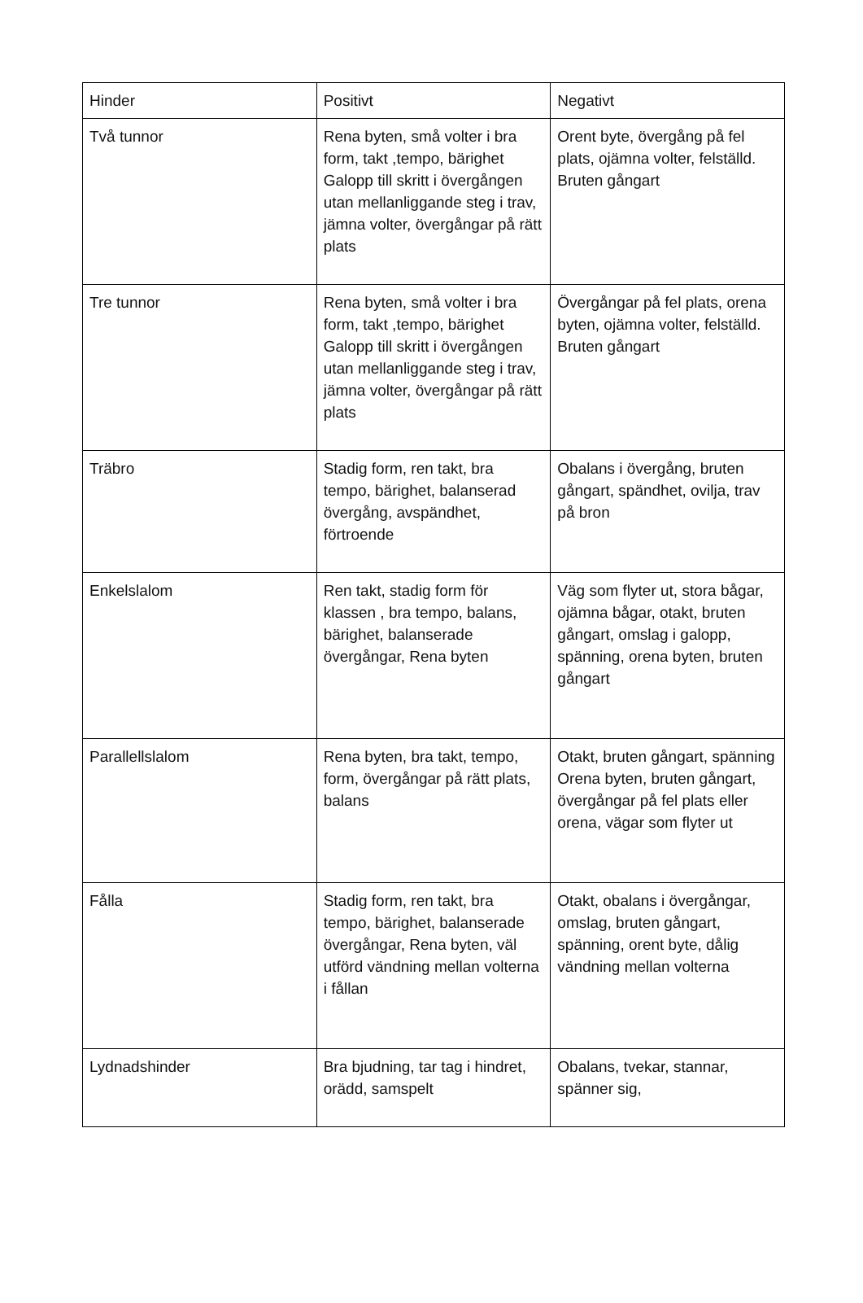| Hinder | Positivt | Negativt |
| Två tunnor | Rena byten, små volter i bra form, takt ,tempo, bärighet Galopp till skritt i övergången utan mellanliggande steg i trav, jämna volter, övergångar på rätt plats | Orent byte, övergång på fel plats, ojämna volter, felställd. Bruten gångart |
| Tre tunnor | Rena byten, små volter i bra form, takt ,tempo, bärighet Galopp till skritt i övergången utan mellanliggande steg i trav, jämna volter, övergångar på rätt plats | Övergångar på fel plats, orena byten, ojämna volter, felställd. Bruten gångart |
| Träbro | Stadig form, ren takt, bra tempo, bärighet, balanserad övergång, avspändhet, förtroende | Obalans i övergång, bruten gångart, spändhet, ovilja, trav på bron |
| Enkelslalom | Ren takt, stadig form för klassen , bra tempo, balans, bärighet, balanserade övergångar, Rena byten | Väg som flyter ut, stora bågar, ojämna bågar, otakt, bruten gångart, omslag i galopp, spänning, orena byten, bruten gångart |
| Parallellslalom | Rena byten, bra takt, tempo, form, övergångar på rätt plats, balans | Otakt, bruten gångart, spänning Orena byten, bruten gångart, övergångar på fel plats eller orena, vägar som flyter ut |
| Fålla | Stadig form, ren takt, bra tempo, bärighet, balanserade övergångar, Rena byten, väl utförd vändning mellan volterna i fållan | Otakt, obalans i övergångar, omslag, bruten gångart, spänning, orent byte, dålig vändning mellan volterna |
| Lydnadshinder | Bra bjudning, tar tag i hindret, orädd, samspelt | Obalans, tvekar, stannar, spänner sig, |